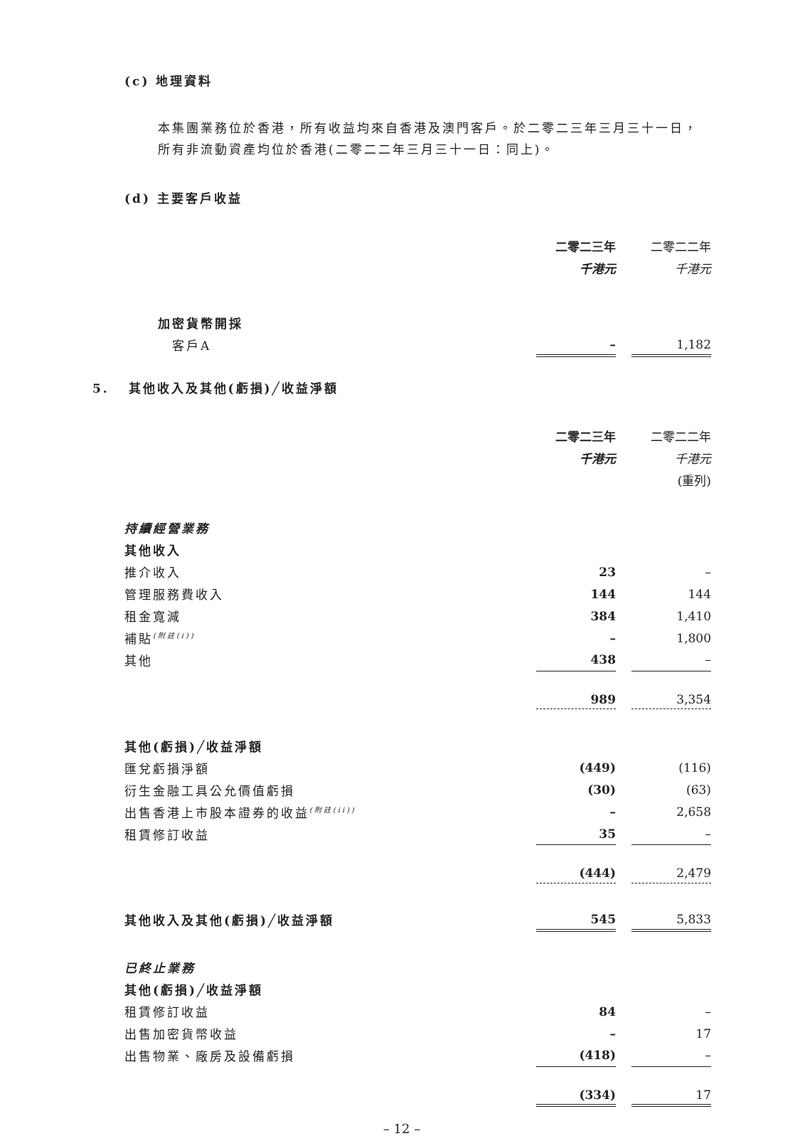(c) 地理資料
本集團業務位於香港，所有收益均來自香港及澳門客戶。於二零二三年三月三十一日，所有非流動資產均位於香港(二零二二年三月三十一日：同上)。
(d) 主要客戶收益
| | 二零二三年 | | 二零二二年 |
| | 千港元 | | 千港元 |
| 加密貨幣開採 | | | |
| 客戶A | – | | 1,182 |
5. 其他收入及其他(虧損)╱收益淨額
| | 二零二三年 | | 二零二二年 |
| | 千港元 | | 千港元 |
| | | | (重列) |
| 持續經營業務 | | | |
| 其他收入 | | | |
| 推介收入 | 23 | | – |
| 管理服務費收入 | 144 | | 144 |
| 租金寬減 | 384 | | 1,410 |
| 補貼<sup>(附註(i))</sup> | – | | 1,800 |
| 其他 | 438 | | – |
| | 989 | | 3,354 |
| 其他(虧損)╱收益淨額 | | | |
| 匯兌虧損淨額 | (449) | | (116) |
| 衍生金融工具公允價值虧損 | (30) | | (63) |
| 出售香港上市股本證券的收益<sup>(附註(ii))</sup> | – | | 2,658 |
| 租賃修訂收益 | 35 | | – |
| | (444) | | 2,479 |
| 其他收入及其他(虧損)╱收益淨額 | 545 | | 5,833 |
| 已終止業務 | | | |
| 其他(虧損)╱收益淨額 | | | |
| 租賃修訂收益 | 84 | | – |
| 出售加密貨幣收益 | – | | 17 |
| 出售物業、廠房及設備虧損 | (418) | | – |
| | (334) | | 17 |
– 12 –